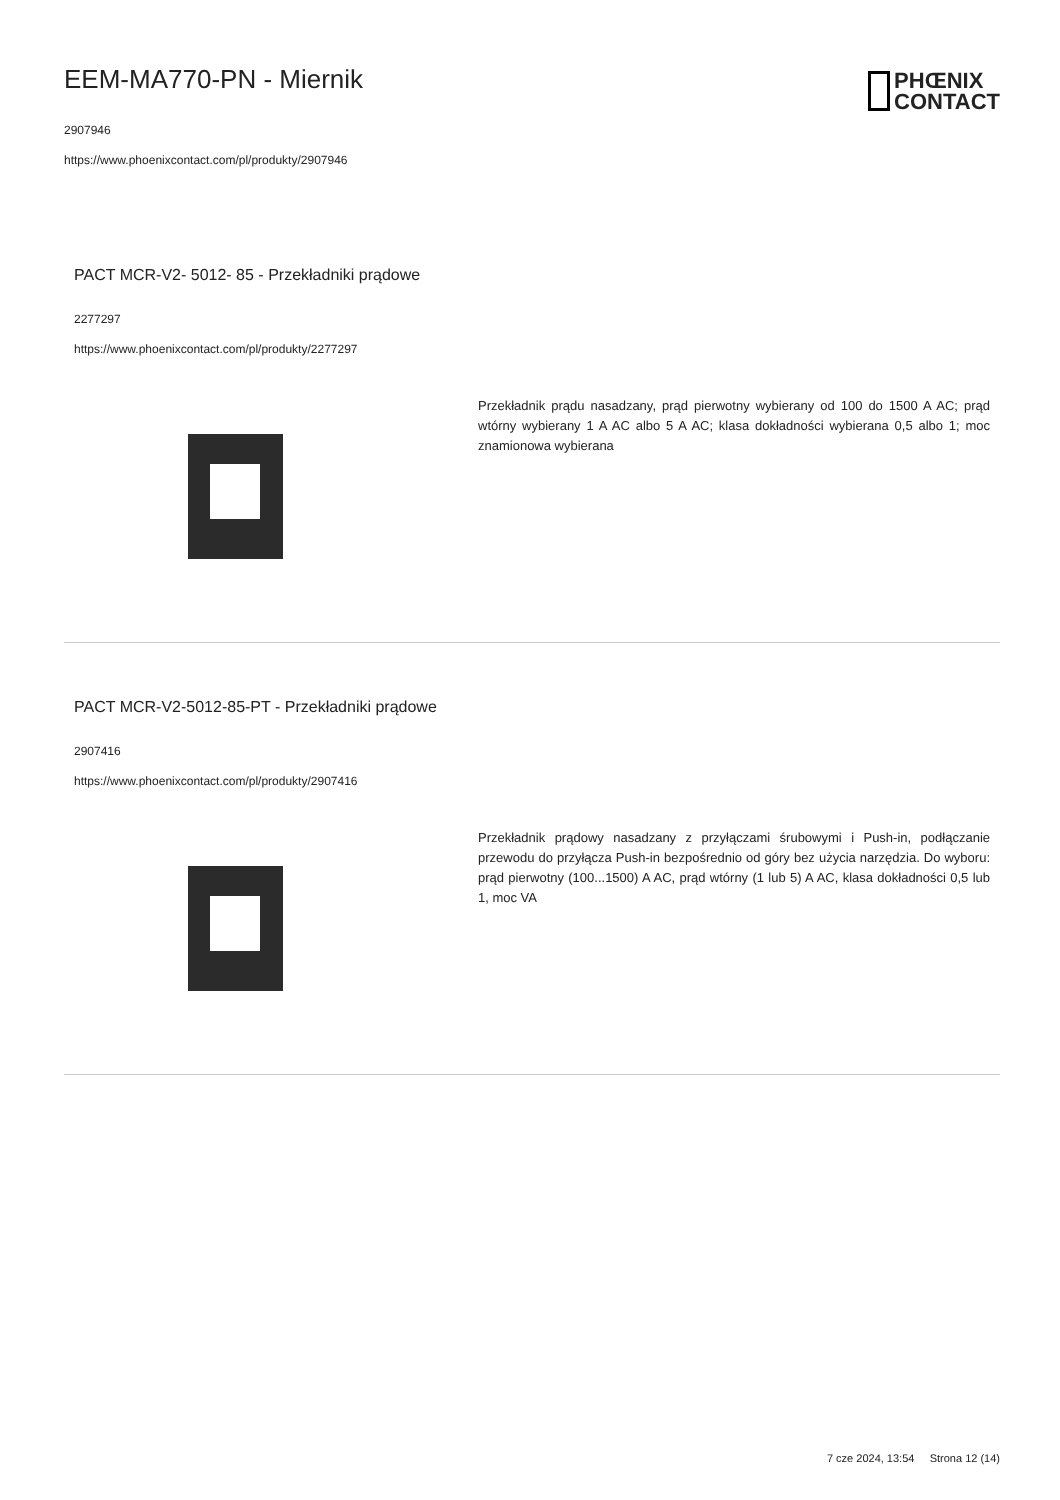EEM-MA770-PN - Miernik
2907946
https://www.phoenixcontact.com/pl/produkty/2907946
PHŒNIX
CONTACT
PACT MCR-V2- 5012- 85 - Przekładniki prądowe
2277297
https://www.phoenixcontact.com/pl/produkty/2277297
Przekładnik prądu nasadzany, prąd pierwotny wybierany od 100 do 1500 A AC; prąd wtórny wybierany 1 A AC albo 5 A AC; klasa dokładności wybierana 0,5 albo 1; moc znamionowa wybierana
PACT MCR-V2-5012-85-PT - Przekładniki prądowe
2907416
https://www.phoenixcontact.com/pl/produkty/2907416
Przekładnik prądowy nasadzany z przyłączami śrubowymi i Push-in, podłączanie przewodu do przyłącza Push-in bezpośrednio od góry bez użycia narzędzia. Do wyboru: prąd pierwotny (100...1500) A AC, prąd wtórny (1 lub 5) A AC, klasa dokładności 0,5 lub 1, moc VA
7 cze 2024, 13:54 Strona 12 (14)